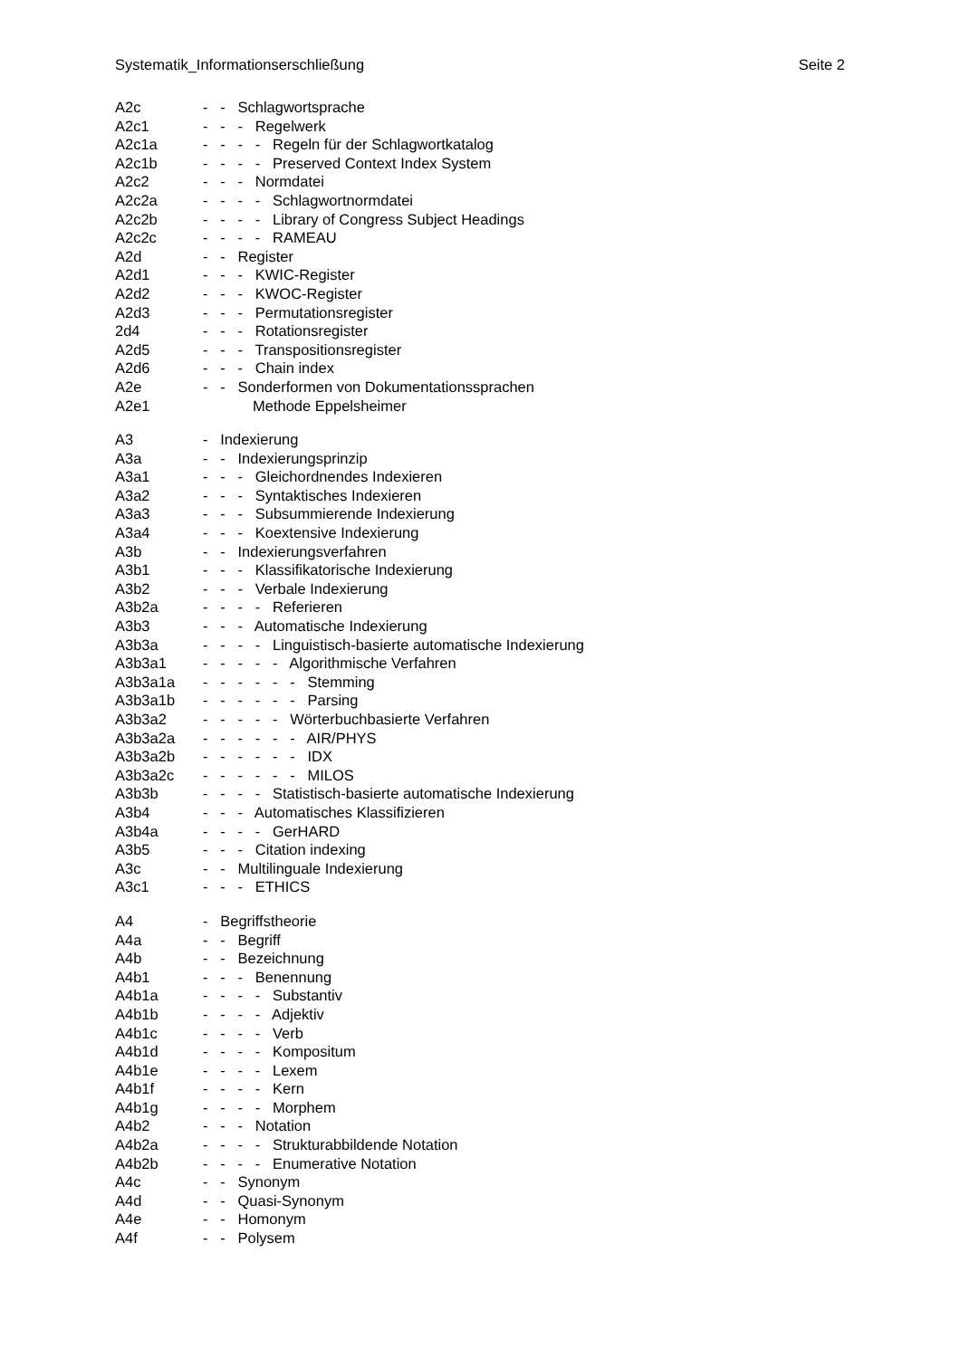Systematik_Informationserschließung Seite 2
A2c - - Schlagwortsprache
A2c1 - - - Regelwerk
A2c1a - - - - Regeln für der Schlagwortkatalog
A2c1b - - - - Preserved Context Index System
A2c2 - - - Normdatei
A2c2a - - - - Schlagwortnormdatei
A2c2b - - - - Library of Congress Subject Headings
A2c2c - - - - RAMEAU
A2d - - Register
A2d1 - - - KWIC-Register
A2d2 - - - KWOC-Register
A2d3 - - - Permutationsregister
2d4 - - - Rotationsregister
A2d5 - - - Transpositionsregister
A2d6 - - - Chain index
A2e - - Sonderformen von Dokumentationssprachen
A2e1 Methode Eppelsheimer
A3 - Indexierung
A3a - - Indexierungsprinzip
A3a1 - - - Gleichordnendes Indexieren
A3a2 - - - Syntaktisches Indexieren
A3a3 - - - Subsummierende Indexierung
A3a4 - - - Koextensive Indexierung
A3b - - Indexierungsverfahren
A3b1 - - - Klassifikatorische Indexierung
A3b2 - - - Verbale Indexierung
A3b2a - - - - Referieren
A3b3 - - - Automatische Indexierung
A3b3a - - - - Linguistisch-basierte automatische Indexierung
A3b3a1 - - - - - Algorithmische Verfahren
A3b3a1a - - - - - - Stemming
A3b3a1b - - - - - - Parsing
A3b3a2 - - - - - Wörterbuchbasierte Verfahren
A3b3a2a - - - - - - AIR/PHYS
A3b3a2b - - - - - - IDX
A3b3a2c - - - - - - MILOS
A3b3b - - - - Statistisch-basierte automatische Indexierung
A3b4 - - - Automatisches Klassifizieren
A3b4a - - - - GerHARD
A3b5 - - - Citation indexing
A3c - - Multilinguale Indexierung
A3c1 - - - ETHICS
A4 - Begriffstheorie
A4a - - Begriff
A4b - - Bezeichnung
A4b1 - - - Benennung
A4b1a - - - - Substantiv
A4b1b - - - - Adjektiv
A4b1c - - - - Verb
A4b1d - - - - Kompositum
A4b1e - - - - Lexem
A4b1f - - - - Kern
A4b1g - - - - Morphem
A4b2 - - - Notation
A4b2a - - - - Strukturabbildende Notation
A4b2b - - - - Enumerative Notation
A4c - - Synonym
A4d - - Quasi-Synonym
A4e - - Homonym
A4f - - Polysem